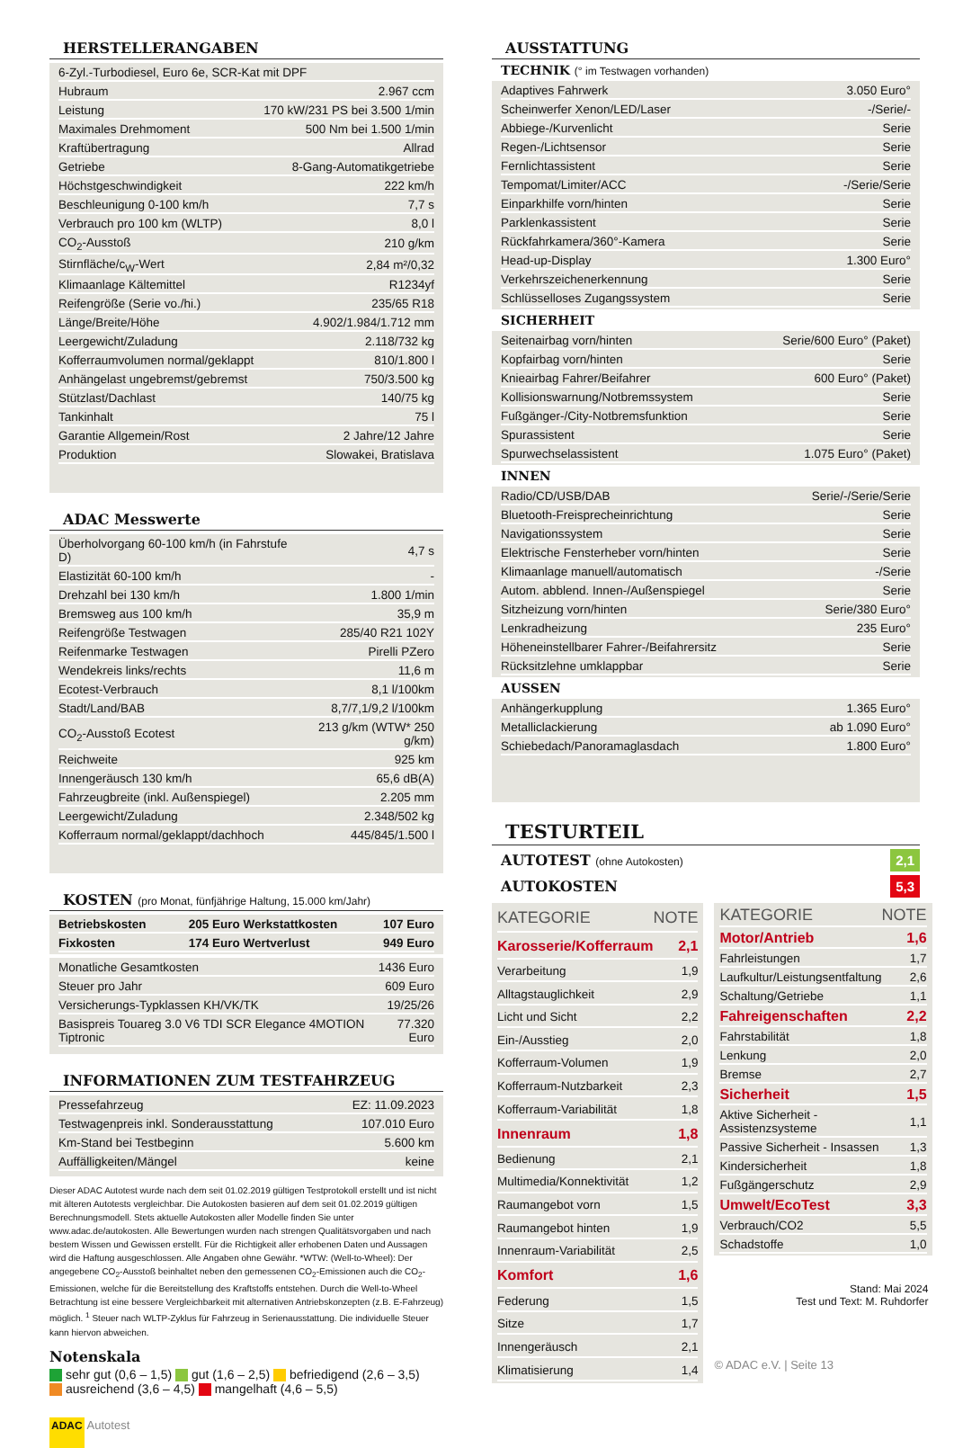HERSTELLERANGABEN
| 6-Zyl.-Turbodiesel, Euro 6e, SCR-Kat mit DPF | |
| Hubraum | 2.967 ccm |
| Leistung | 170 kW/231 PS bei 3.500 1/min |
| Maximales Drehmoment | 500 Nm bei 1.500 1/min |
| Kraftübertragung | Allrad |
| Getriebe | 8-Gang-Automatikgetriebe |
| Höchstgeschwindigkeit | 222 km/h |
| Beschleunigung 0-100 km/h | 7,7 s |
| Verbrauch pro 100 km (WLTP) | 8,0 l |
| CO<sub>2</sub>-Ausstoß | 210 g/km |
| Stirnfläche/c<sub>W</sub>-Wert | 2,84 m²/0,32 |
| Klimaanlage Kältemittel | R1234yf |
| Reifengröße (Serie vo./hi.) | 235/65 R18 |
| Länge/Breite/Höhe | 4.902/1.984/1.712 mm |
| Leergewicht/Zuladung | 2.118/732 kg |
| Kofferraumvolumen normal/geklappt | 810/1.800 l |
| Anhängelast ungebremst/gebremst | 750/3.500 kg |
| Stützlast/Dachlast | 140/75 kg |
| Tankinhalt | 75 l |
| Garantie Allgemein/Rost | 2 Jahre/12 Jahre |
| Produktion | Slowakei, Bratislava |
ADAC Messwerte
| Überholvorgang 60-100 km/h (in Fahrstufe D) | 4,7 s |
| Elastizität 60-100 km/h | - |
| Drehzahl bei 130 km/h | 1.800 1/min |
| Bremsweg aus 100 km/h | 35,9 m |
| Reifengröße Testwagen | 285/40 R21 102Y |
| Reifenmarke Testwagen | Pirelli PZero |
| Wendekreis links/rechts | 11,6 m |
| Ecotest-Verbrauch | 8,1 l/100km |
| Stadt/Land/BAB | 8,7/7,1/9,2 l/100km |
| CO<sub>2</sub>-Ausstoß Ecotest | 213 g/km (WTW* 250 g/km) |
| Reichweite | 925 km |
| Innengeräusch 130 km/h | 65,6 dB(A) |
| Fahrzeugbreite (inkl. Außenspiegel) | 2.205 mm |
| Leergewicht/Zuladung | 2.348/502 kg |
| Kofferraum normal/geklappt/dachhoch | 445/845/1.500 l |
KOSTEN (pro Monat, fünfjährige Haltung, 15.000 km/Jahr)
| Betriebskosten | 205 Euro | Werkstattkosten | 107 Euro |
| Fixkosten | 174 Euro | Wertverlust | 949 Euro |
| Monatliche Gesamtkosten | 1436 Euro |
| Steuer pro Jahr | 609 Euro |
| Versicherungs-Typklassen KH/VK/TK | 19/25/26 |
| Basispreis Touareg 3.0 V6 TDI SCR Elegance 4MOTION Tiptronic | 77.320 Euro |
INFORMATIONEN ZUM TESTFAHRZEUG
| Pressefahrzeug | EZ: 11.09.2023 |
| Testwagenpreis inkl. Sonderausstattung | 107.010 Euro |
| Km-Stand bei Testbeginn | 5.600 km |
| Auffälligkeiten/Mängel | keine |
Dieser ADAC Autotest wurde nach dem seit 01.02.2019 gültigen Testprotokoll erstellt und ist nicht mit älteren Autotests vergleichbar. Die Autokosten basieren auf dem seit 01.02.2019 gültigen Berechnungsmodell. Stets aktuelle Autokosten aller Modelle finden Sie unter www.adac.de/autokosten. Alle Bewertungen wurden nach strengen Qualitätsvorgaben und nach bestem Wissen und Gewissen erstellt. Für die Richtigkeit aller erhobenen Daten und Aussagen wird die Haftung ausgeschlossen. Alle Angaben ohne Gewähr. *WTW: (Well-to-Wheel): Der angegebene CO<sub>2</sub>-Ausstoß beinhaltet neben den gemessenen CO<sub>2</sub>-Emissionen auch die CO<sub>2</sub>-Emissionen, welche für die Bereitstellung des Kraftstoffs entstehen. Durch die Well-to-Wheel Betrachtung ist eine bessere Vergleichbarkeit mit alternativen Antriebskonzepten (z.B. E-Fahrzeug) möglich. <sup>1</sup> Steuer nach WLTP-Zyklus für Fahrzeug in Serienausstattung. Die individuelle Steuer kann hiervon abweichen.
Notenskala
sehr gut (0,6 – 1,5) gut (1,6 – 2,5) befriedigend (2,6 – 3,5)
ausreichend (3,6 – 4,5) mangelhaft (4,6 – 5,5)
ADAC Autotest
AUSSTATTUNG
TECHNIK (° im Testwagen vorhanden)
| Adaptives Fahrwerk | 3.050 Euro° |
| Scheinwerfer Xenon/LED/Laser | -/Serie/- |
| Abbiege-/Kurvenlicht | Serie |
| Regen-/Lichtsensor | Serie |
| Fernlichtassistent | Serie |
| Tempomat/Limiter/ACC | -/Serie/Serie |
| Einparkhilfe vorn/hinten | Serie |
| Parklenkassistent | Serie |
| Rückfahrkamera/360°-Kamera | Serie |
| Head-up-Display | 1.300 Euro° |
| Verkehrszeichenerkennung | Serie |
| Schlüsselloses Zugangssystem | Serie |
SICHERHEIT
| Seitenairbag vorn/hinten | Serie/600 Euro° (Paket) |
| Kopfairbag vorn/hinten | Serie |
| Knieairbag Fahrer/Beifahrer | 600 Euro° (Paket) |
| Kollisionswarnung/Notbremssystem | Serie |
| Fußgänger-/City-Notbremsfunktion | Serie |
| Spurassistent | Serie |
| Spurwechselassistent | 1.075 Euro° (Paket) |
INNEN
| Radio/CD/USB/DAB | Serie/-/Serie/Serie |
| Bluetooth-Freisprecheinrichtung | Serie |
| Navigationssystem | Serie |
| Elektrische Fensterheber vorn/hinten | Serie |
| Klimaanlage manuell/automatisch | -/Serie |
| Autom. abblend. Innen-/Außenspiegel | Serie |
| Sitzheizung vorn/hinten | Serie/380 Euro° |
| Lenkradheizung | 235 Euro° |
| Höheneinstellbarer Fahrer-/Beifahrersitz | Serie |
| Rücksitzlehne umklappbar | Serie |
AUSSEN
| Anhängerkupplung | 1.365 Euro° |
| Metalliclackierung | ab 1.090 Euro° |
| Schiebedach/Panoramaglasdach | 1.800 Euro° |
TESTURTEIL
AUTOTEST (ohne Autokosten) 2,1
AUTOKOSTEN 5,3
| KATEGORIE | NOTE |
| Karosserie/Kofferraum | 2,1 |
| Verarbeitung | 1,9 |
| Alltagstauglichkeit | 2,9 |
| Licht und Sicht | 2,2 |
| Ein-/Ausstieg | 2,0 |
| Kofferraum-Volumen | 1,9 |
| Kofferraum-Nutzbarkeit | 2,3 |
| Kofferraum-Variabilität | 1,8 |
| Innenraum | 1,8 |
| Bedienung | 2,1 |
| Multimedia/Konnektivität | 1,2 |
| Raumangebot vorn | 1,5 |
| Raumangebot hinten | 1,9 |
| Innenraum-Variabilität | 2,5 |
| Komfort | 1,6 |
| Federung | 1,5 |
| Sitze | 1,7 |
| Innengeräusch | 2,1 |
| Klimatisierung | 1,4 |
| KATEGORIE | NOTE |
| Motor/Antrieb | 1,6 |
| Fahrleistungen | 1,7 |
| Laufkultur/Leistungsentfaltung | 2,6 |
| Schaltung/Getriebe | 1,1 |
| Fahreigenschaften | 2,2 |
| Fahrstabilität | 1,8 |
| Lenkung | 2,0 |
| Bremse | 2,7 |
| Sicherheit | 1,5 |
| Aktive Sicherheit - Assistenzsysteme | 1,1 |
| Passive Sicherheit - Insassen | 1,3 |
| Kindersicherheit | 1,8 |
| Fußgängerschutz | 2,9 |
| Umwelt/EcoTest | 3,3 |
| Verbrauch/CO2 | 5,5 |
| Schadstoffe | 1,0 |
Stand: Mai 2024
Test und Text: M. Ruhdorfer
© ADAC e.V. | Seite 13